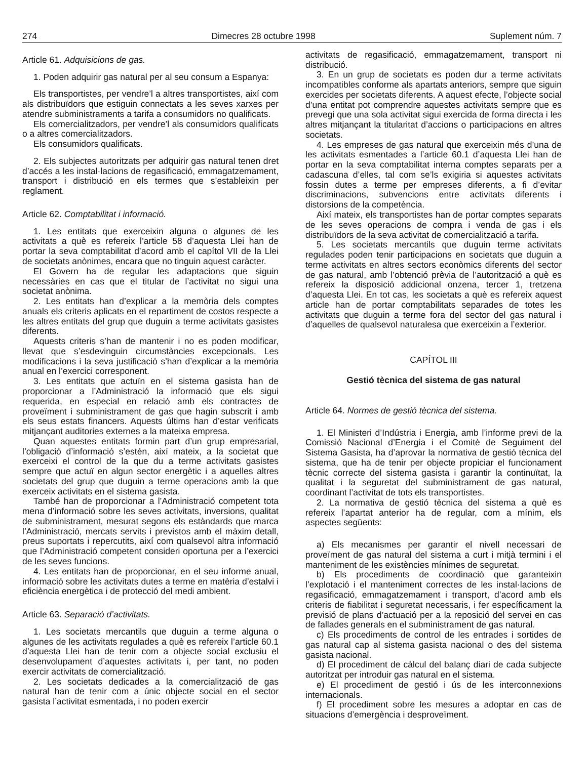274 Dimecres 28 octubre 1998 Suplement núm. 7
Article 61. Adquisicions de gas.
1. Poden adquirir gas natural per al seu consum a Espanya:
Els transportistes, per vendre’l a altres transportistes, així com als distribuïdors que estiguin connectats a les seves xarxes per atendre subministraments a tarifa a consumidors no qualificats.
Els comercialitzadors, per vendre’l als consumidors qualificats o a altres comercialitzadors.
Els consumidors qualificats.
2. Els subjectes autoritzats per adquirir gas natural tenen dret d’accés a les instal·lacions de regasificació, emmagatzemament, transport i distribució en els termes que s’estableixin per reglament.
Article 62. Comptabilitat i informació.
1. Les entitats que exerceixin alguna o algunes de les activitats a què es refereix l’article 58 d’aquesta Llei han de portar la seva comptabilitat d’acord amb el capítol VII de la Llei de societats anònimes, encara que no tinguin aquest caràcter.
El Govern ha de regular les adaptacions que siguin necessàries en cas que el titular de l’activitat no sigui una societat anònima.
2. Les entitats han d’explicar a la memòria dels comptes anuals els criteris aplicats en el repartiment de costos respecte a les altres entitats del grup que duguin a terme activitats gasistes diferents.
Aquests criteris s’han de mantenir i no es poden modificar, llevat que s’esdevinguin circumstàncies excepcionals. Les modificacions i la seva justificació s’han d’explicar a la memòria anual en l’exercici corresponent.
3. Les entitats que actuïn en el sistema gasista han de proporcionar a l’Administració la informació que els sigui requerida, en especial en relació amb els contractes de proveïment i subministrament de gas que hagin subscrit i amb els seus estats financers. Aquests últims han d’estar verificats mitjançant auditories externes a la mateixa empresa.
Quan aquestes entitats formin part d’un grup empresarial, l’obligació d’informació s’estén, així mateix, a la societat que exerceixi el control de la que du a terme activitats gasistes sempre que actuï en algun sector energètic i a aquelles altres societats del grup que duguin a terme operacions amb la que exerceix activitats en el sistema gasista.
També han de proporcionar a l’Administració competent tota mena d’informació sobre les seves activitats, inversions, qualitat de subministrament, mesurat segons els estàndards que marca l’Administració, mercats servits i previstos amb el màxim detall, preus suportats i repercutits, així com qualsevol altra informació que l’Administració competent consideri oportuna per a l’exercici de les seves funcions.
4. Les entitats han de proporcionar, en el seu informe anual, informació sobre les activitats dutes a terme en matèria d’estalvi i eficiència energètica i de protecció del medi ambient.
Article 63. Separació d’activitats.
1. Les societats mercantils que duguin a terme alguna o algunes de les activitats regulades a què es refereix l’article 60.1 d’aquesta Llei han de tenir com a objecte social exclusiu el desenvolupament d’aquestes activitats i, per tant, no poden exercir activitats de comercialització.
2. Les societats dedicades a la comercialització de gas natural han de tenir com a únic objecte social en el sector gasista l’activitat esmentada, i no poden exercir
activitats de regasificació, emmagatzemament, transport ni distribució.
3. En un grup de societats es poden dur a terme activitats incompatibles conforme als apartats anteriors, sempre que siguin exercides per societats diferents. A aquest efecte, l’objecte social d’una entitat pot comprendre aquestes activitats sempre que es prevegi que una sola activitat sigui exercida de forma directa i les altres mitjançant la titularitat d’accions o participacions en altres societats.
4. Les empreses de gas natural que exerceixin més d’una de les activitats esmentades a l’article 60.1 d’aquesta Llei han de portar en la seva comptabilitat interna comptes separats per a cadascuna d’elles, tal com se’ls exigiria si aquestes activitats fossin dutes a terme per empreses diferents, a fi d’evitar discriminacions, subvencions entre activitats diferents i distorsions de la competència.
Així mateix, els transportistes han de portar comptes separats de les seves operacions de compra i venda de gas i els distribuïdors de la seva activitat de comercialització a tarifa.
5. Les societats mercantils que duguin terme activitats regulades poden tenir participacions en societats que duguin a terme activitats en altres sectors econòmics diferents del sector de gas natural, amb l’obtenció prèvia de l’autorització a què es refereix la disposició addicional onzena, tercer 1, tretzena d’aquesta Llei. En tot cas, les societats a què es refereix aquest article han de portar comptabilitats separades de totes les activitats que duguin a terme fora del sector del gas natural i d’aquelles de qualsevol naturalesa que exerceixin a l’exterior.
CAPÍTOL III
Gestió tècnica del sistema de gas natural
Article 64. Normes de gestió tècnica del sistema.
1. El Ministeri d’Indústria i Energia, amb l’informe previ de la Comissió Nacional d’Energia i el Comitè de Seguiment del Sistema Gasista, ha d’aprovar la normativa de gestió tècnica del sistema, que ha de tenir per objecte propiciar el funcionament tècnic correcte del sistema gasista i garantir la continuïtat, la qualitat i la seguretat del subministrament de gas natural, coordinant l’activitat de tots els transportistes.
2. La normativa de gestió tècnica del sistema a què es refereix l’apartat anterior ha de regular, com a mínim, els aspectes següents:
a) Els mecanismes per garantir el nivell necessari de proveïment de gas natural del sistema a curt i mitjà termini i el manteniment de les existències mínimes de seguretat.
b) Els procediments de coordinació que garanteixin l’explotació i el manteniment correctes de les instal·lacions de regasificació, emmagatzemament i transport, d’acord amb els criteris de fiabilitat i seguretat necessaris, i fer específicament la previsió de plans d’actuació per a la reposició del servei en cas de fallades generals en el subministrament de gas natural.
c) Els procediments de control de les entrades i sortides de gas natural cap al sistema gasista nacional o des del sistema gasista nacional.
d) El procediment de càlcul del balanç diari de cada subjecte autoritzat per introduir gas natural en el sistema.
e) El procediment de gestió i ús de les interconnexions internacionals.
f) El procediment sobre les mesures a adoptar en cas de situacions d’emergència i desproveïment.